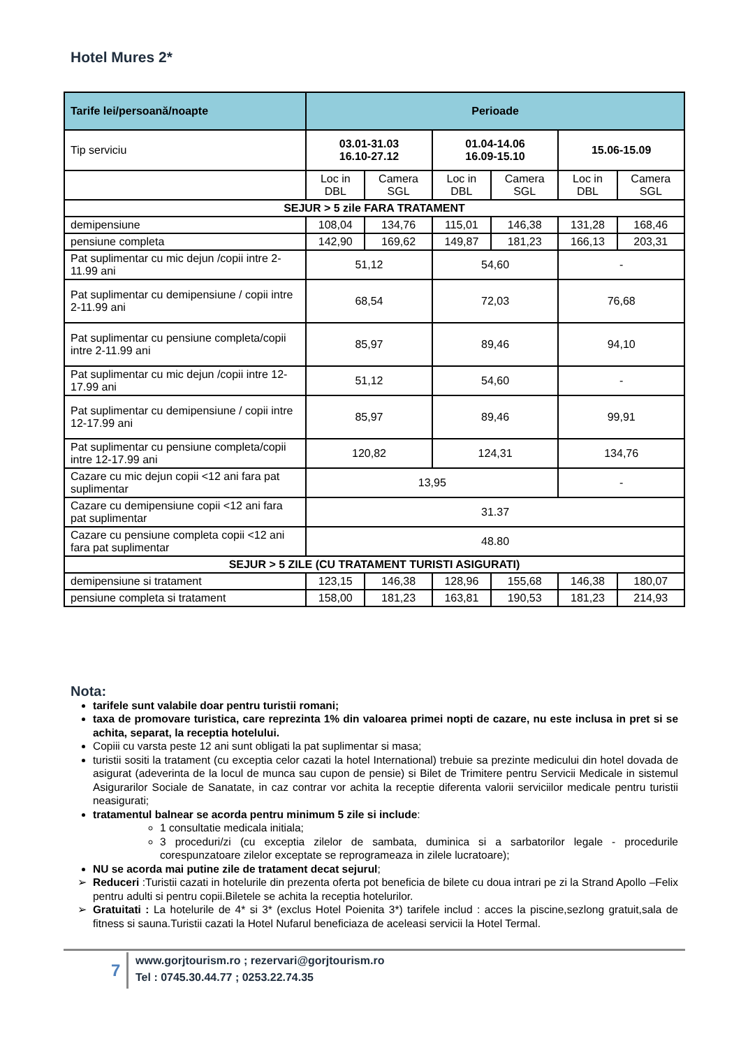Hotel Mures 2*
| Tarife lei/persoană/noapte | Perioade | | | | | |
| --- | --- | --- | --- | --- | --- | --- |
| Tip serviciu | 03.01-31.03 16.10-27.12 | | 01.04-14.06 16.09-15.10 | | 15.06-15.09 | |
| | Loc in DBL | Camera SGL | Loc in DBL | Camera SGL | Loc in DBL | Camera SGL |
| SEJUR > 5 zile FARA TRATAMENT | | | | | | |
| demipensiune | 108,04 | 134,76 | 115,01 | 146,38 | 131,28 | 168,46 |
| pensiune completa | 142,90 | 169,62 | 149,87 | 181,23 | 166,13 | 203,31 |
| Pat suplimentar cu mic dejun /copii intre 2-11.99 ani | 51,12 | | 54,60 | | - | |
| Pat suplimentar cu demipensiune / copii intre 2-11.99 ani | 68,54 | | 72,03 | | 76,68 | |
| Pat suplimentar cu pensiune completa/copii intre 2-11.99 ani | 85,97 | | 89,46 | | 94,10 | |
| Pat suplimentar cu mic dejun /copii intre 12-17.99 ani | 51,12 | | 54,60 | | - | |
| Pat suplimentar cu demipensiune / copii intre 12-17.99 ani | 85,97 | | 89,46 | | 99,91 | |
| Pat suplimentar cu pensiune completa/copii intre 12-17.99 ani | 120,82 | | 124,31 | | 134,76 | |
| Cazare cu mic dejun copii <12 ani fara pat suplimentar | 13,95 | | | | - | |
| Cazare cu demipensiune copii <12 ani fara pat suplimentar | 31.37 | | | | | |
| Cazare cu pensiune completa copii <12 ani fara pat suplimentar | 48.80 | | | | | |
| SEJUR > 5 ZILE (CU TRATAMENT TURISTI ASIGURATI) | | | | | | |
| demipensiune si tratament | 123,15 | 146,38 | 128,96 | 155,68 | 146,38 | 180,07 |
| pensiune completa si tratament | 158,00 | 181,23 | 163,81 | 190,53 | 181,23 | 214,93 |
Nota:
tarifele sunt valabile doar pentru turistii romani;
taxa de promovare turistica, care reprezinta 1% din valoarea primei nopti de cazare, nu este inclusa in pret si se achita, separat, la receptia hotelului.
Copiii cu varsta peste 12 ani sunt obligati la pat suplimentar si masa;
turistii sositi la tratament (cu exceptia celor cazati la hotel International) trebuie sa prezinte medicului din hotel dovada de asigurat (adeverinta de la locul de munca sau cupon de pensie) si Bilet de Trimitere pentru Servicii Medicale in sistemul Asigurarilor Sociale de Sanatate, in caz contrar vor achita la receptie diferenta valorii serviciilor medicale pentru turistii neasigurati;
tratamentul balnear se acorda pentru minimum 5 zile si include:
1 consultatie medicala initiala;
3 proceduri/zi (cu exceptia zilelor de sambata, duminica si a sarbatorilor legale - procedurile corespunzatoare zilelor exceptate se reprogrameaza in zilele lucratoare);
NU se acorda mai putine zile de tratament decat sejurul;
Reduceri :Turistii cazati in hotelurile din prezenta oferta pot beneficia de bilete cu doua intrari pe zi la Strand Apollo –Felix pentru adulti si pentru copii.Biletele se achita la receptia hotelurilor.
Gratuitati : La hotelurile de 4* si 3* (exclus Hotel Poienita 3*) tarifele includ : acces la piscine,sezlong gratuit,sala de fitness si sauna.Turistii cazati la Hotel Nufarul beneficiaza de aceleasi servicii la Hotel Termal.
7
www.gorjtourism.ro ; rezervari@gorjtourism.ro
Tel : 0745.30.44.77 ; 0253.22.74.35